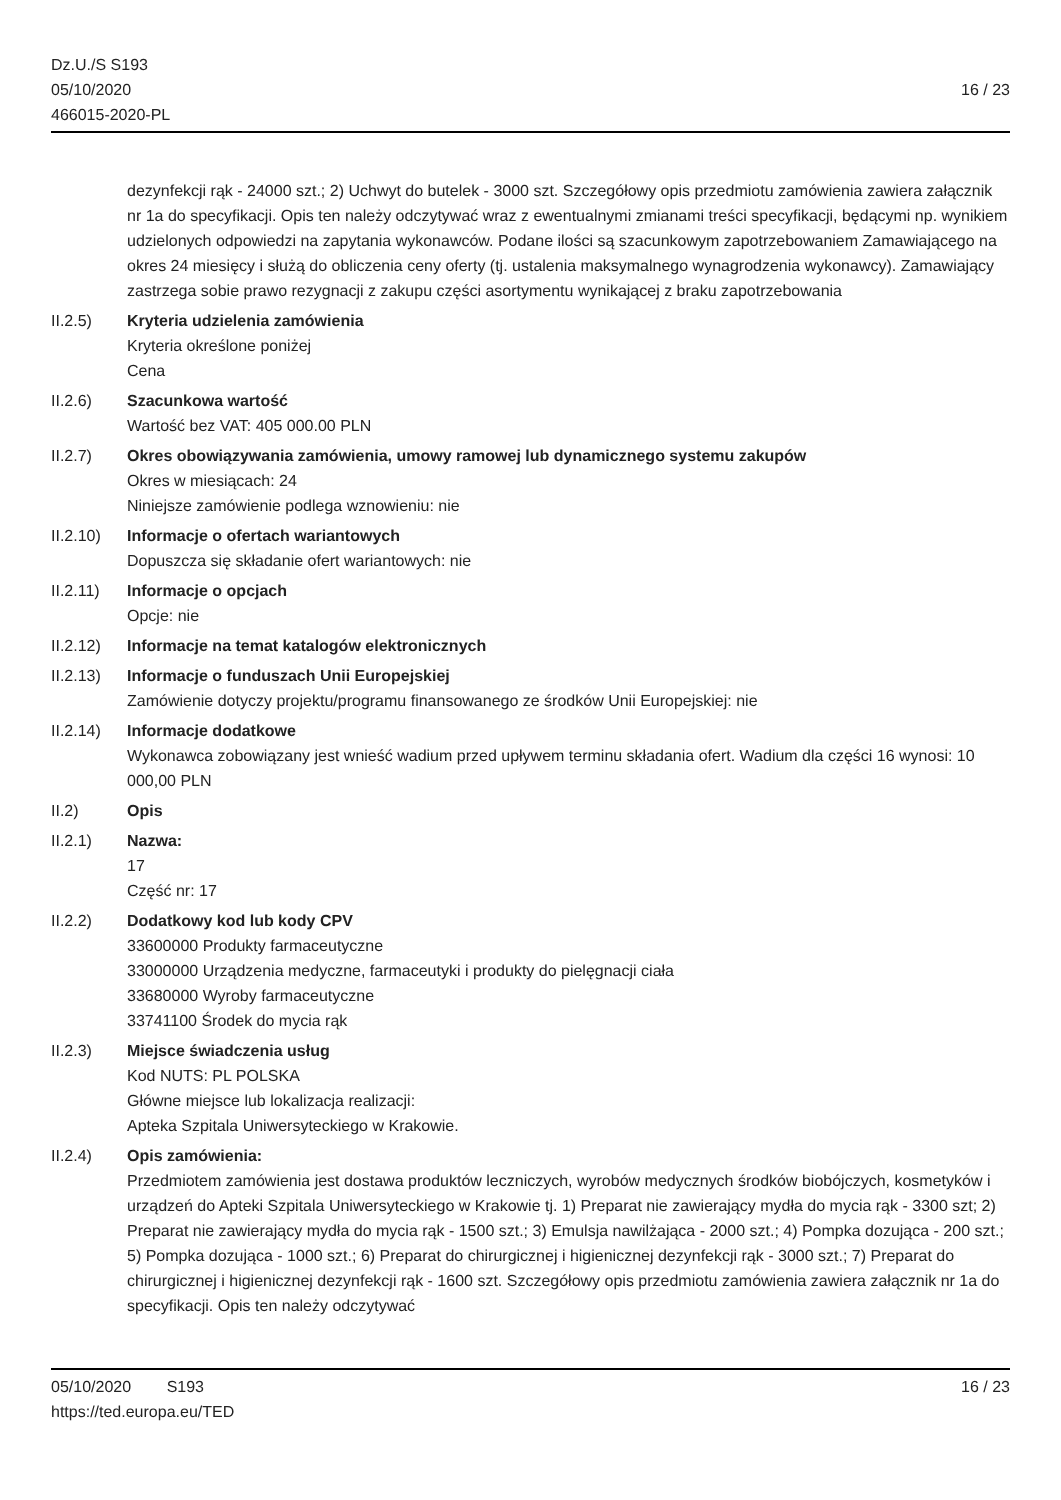Dz.U./S S193
05/10/2020
466015-2020-PL
16 / 23
dezynfekcji rąk - 24000 szt.; 2) Uchwyt do butelek - 3000 szt. Szczegółowy opis przedmiotu zamówienia zawiera załącznik nr 1a do specyfikacji. Opis ten należy odczytywać wraz z ewentualnymi zmianami treści specyfikacji, będącymi np. wynikiem udzielonych odpowiedzi na zapytania wykonawców. Podane ilości są szacunkowym zapotrzebowaniem Zamawiającego na okres 24 miesięcy i służą do obliczenia ceny oferty (tj. ustalenia maksymalnego wynagrodzenia wykonawcy). Zamawiający zastrzega sobie prawo rezygnacji z zakupu części asortymentu wynikającej z braku zapotrzebowania
II.2.5) Kryteria udzielenia zamówienia
Kryteria określone poniżej
Cena
II.2.6) Szacunkowa wartość
Wartość bez VAT: 405 000.00 PLN
II.2.7) Okres obowiązywania zamówienia, umowy ramowej lub dynamicznego systemu zakupów
Okres w miesiącach: 24
Niniejsze zamówienie podlega wznowieniu: nie
II.2.10)
Informacje o ofertach wariantowych
Dopuszcza się składanie ofert wariantowych: nie
II.2.11)
Informacje o opcjach
Opcje: nie
II.2.12)
Informacje na temat katalogów elektronicznych
II.2.13)
Informacje o funduszach Unii Europejskiej
Zamówienie dotyczy projektu/programu finansowanego ze środków Unii Europejskiej: nie
II.2.14)
Informacje dodatkowe
Wykonawca zobowiązany jest wnieść wadium przed upływem terminu składania ofert. Wadium dla części 16 wynosi: 10 000,00 PLN
II.2) Opis
II.2.1) Nazwa:
17
Część nr: 17
II.2.2) Dodatkowy kod lub kody CPV
33600000 Produkty farmaceutyczne
33000000 Urządzenia medyczne, farmaceutyki i produkty do pielęgnacji ciała
33680000 Wyroby farmaceutyczne
33741100 Środek do mycia rąk
II.2.3) Miejsce świadczenia usług
Kod NUTS: PL POLSKA
Główne miejsce lub lokalizacja realizacji:
Apteka Szpitala Uniwersyteckiego w Krakowie.
II.2.4) Opis zamówienia:
Przedmiotem zamówienia jest dostawa produktów leczniczych, wyrobów medycznych środków biobójczych, kosmetyków i urządzeń do Apteki Szpitala Uniwersyteckiego w Krakowie tj. 1) Preparat nie zawierający mydła do mycia rąk - 3300 szt; 2) Preparat nie zawierający mydła do mycia rąk - 1500 szt.; 3) Emulsja nawilżająca - 2000 szt.; 4) Pompka dozująca - 200 szt.; 5) Pompka dozująca - 1000 szt.; 6) Preparat do chirurgicznej i higienicznej dezynfekcji rąk - 3000 szt.; 7) Preparat do chirurgicznej i higienicznej dezynfekcji rąk - 1600 szt. Szczegółowy opis przedmiotu zamówienia zawiera załącznik nr 1a do specyfikacji. Opis ten należy odczytywać
05/10/2020 S193 16 / 23
https://ted.europa.eu/TED